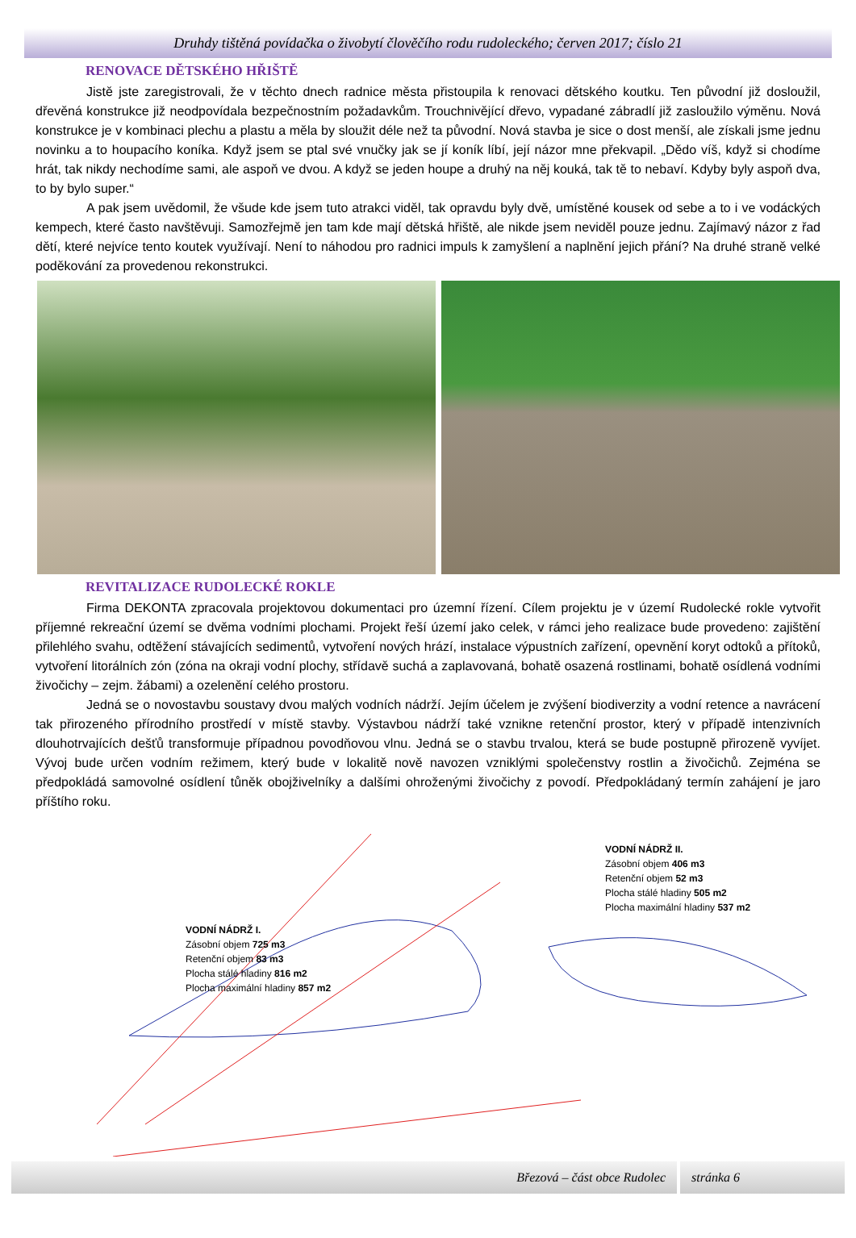Druhdy tištěná povídačka o živobytí člověčího rodu rudoleckého; červen 2017; číslo 21
RENOVACE DĚTSKÉHO HŘIŠTĚ
Jistě jste zaregistrovali, že v těchto dnech radnice města přistoupila k renovaci dětského koutku. Ten původní již dosloužil, dřevěná konstrukce již neodpovídala bezpečnostním požadavkům. Trouchnivějící dřevo, vypadané zábradlí již zasloužilo výměnu. Nová konstrukce je v kombinaci plechu a plastu a měla by sloužit déle než ta původní. Nová stavba je sice o dost menší, ale získali jsme jednu novinku a to houpacího koníka. Když jsem se ptal své vnučky jak se jí koník líbí, její názor mne překvapil. „Dědo víš, když si chodíme hrát, tak nikdy nechodíme sami, ale aspoň ve dvou. A když se jeden houpe a druhý na něj kouká, tak tě to nebaví. Kdyby byly aspoň dva, to by bylo super.“
A pak jsem uvědomil, že všude kde jsem tuto atrakci viděl, tak opravdu byly dvě, umístěné kousek od sebe a to i ve vodáckých kempech, které často navštěvuji. Samozřejmě jen tam kde mají dětská hřiště, ale nikde jsem neviděl pouze jednu. Zajímavý názor z řad dětí, které nejvíce tento koutek využívají. Není to náhodou pro radnici impuls k zamyšlení a naplnění jejich přání? Na druhé straně velké poděkování za provedenou rekonstrukci.
REVITALIZACE RUDOLECKÉ ROKLE
Firma DEKONTA zpracovala projektovou dokumentaci pro územní řízení. Cílem projektu je v území Rudolecké rokle vytvořit příjemné rekreační území se dvěma vodními plochami. Projekt řeší území jako celek, v rámci jeho realizace bude provedeno: zajištění přilehlého svahu, odtěžení stávajících sedimentů, vytvoření nových hrází, instalace výpustních zařízení, opevnění koryt odtoků a přítoků, vytvoření litorálních zón (zóna na okraji vodní plochy, střídavě suchá a zaplavovaná, bohatě osazená rostlinami, bohatě osídlená vodními živočichy – zejm. žábami) a ozelenění celého prostoru.
Jedná se o novostavbu soustavy dvou malých vodních nádrží. Jejím účelem je zvýšení biodiverzity a vodní retence a navrácení tak přirozeného přírodního prostředí v místě stavby. Výstavbou nádrží také vznikne retenční prostor, který v případě intenzivních dlouhotrvajících dešťů transformuje případnou povodňovou vlnu. Jedná se o stavbu trvalou, která se bude postupně přirozeně vyvíjet. Vývoj bude určen vodním režimem, který bude v lokalitě nově navozen vzniklými společenstvy rostlin a živočichů. Zejména se předpokládá samovolné osídlení tůněk obojživelníky a dalšími ohroženými živočichy z povodí. Předpokládaný termín zahájení je jaro příštího roku.
VODNÍ NÁDRŽ I.
Zásobní objem 725 m3
Retenční objem 83 m3
Plocha stálé hladiny 816 m2
Plocha maximální hladiny 857 m2
VODNÍ NÁDRŽ II.
Zásobní objem 406 m3
Retenční objem 52 m3
Plocha stálé hladiny 505 m2
Plocha maximální hladiny 537 m2
Březová – část obce Rudolec stránka 6